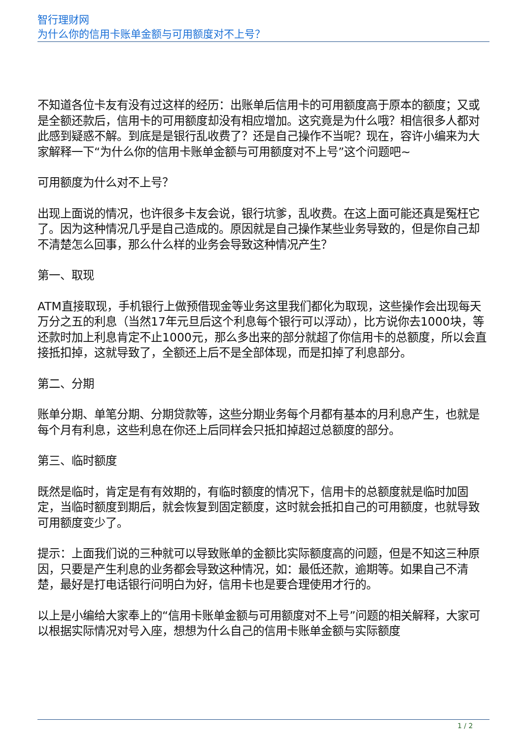智行理财网
为什么你的信用卡账单金额与可用额度对不上号？
不知道各位卡友有没有过这样的经历：出账单后信用卡的可用额度高于原本的额度；又或是全额还款后，信用卡的可用额度却没有相应增加。这究竟是为什么哦？相信很多人都对此感到疑惑不解。到底是是银行乱收费了？还是自己操作不当呢？现在，容许小编来为大家解释一下“为什么你的信用卡账单金额与可用额度对不上号”这个问题吧~
可用额度为什么对不上号？
出现上面说的情况，也许很多卡友会说，银行坑爹，乱收费。在这上面可能还真是冤枉它了。因为这种情况几乎是自己造成的。原因就是自己操作某些业务导致的，但是你自己却不清楚怎么回事，那么什么样的业务会导致这种情况产生？
第一、取现
ATM直接取现，手机银行上做预借现金等业务这里我们都化为取现，这些操作会出现每天万分之五的利息（当然17年元旦后这个利息每个银行可以浮动），比方说你去1000块，等还款时加上利息肯定不止1000元，那么多出来的部分就超了你信用卡的总额度，所以会直接抵扣掉，这就导致了，全额还上后不是全部体现，而是扣掉了利息部分。
第二、分期
账单分期、单笔分期、分期贷款等，这些分期业务每个月都有基本的月利息产生，也就是每个月有利息，这些利息在你还上后同样会只抵扣掉超过总额度的部分。
第三、临时额度
既然是临时，肯定是有有效期的，有临时额度的情况下，信用卡的总额度就是临时加固定，当临时额度到期后，就会恢复到固定额度，这时就会抵扣自己的可用额度，也就导致可用额度变少了。
提示：上面我们说的三种就可以导致账单的金额比实际额度高的问题，但是不知这三种原因，只要是产生利息的业务都会导致这种情况，如：最低还款，逾期等。如果自己不清楚，最好是打电话银行问明白为好，信用卡也是要合理使用才行的。
以上是小编给大家奉上的“信用卡账单金额与可用额度对不上号”问题的相关解释，大家可以根据实际情况对号入座，想想为什么自己的信用卡账单金额与实际额度
1 / 2